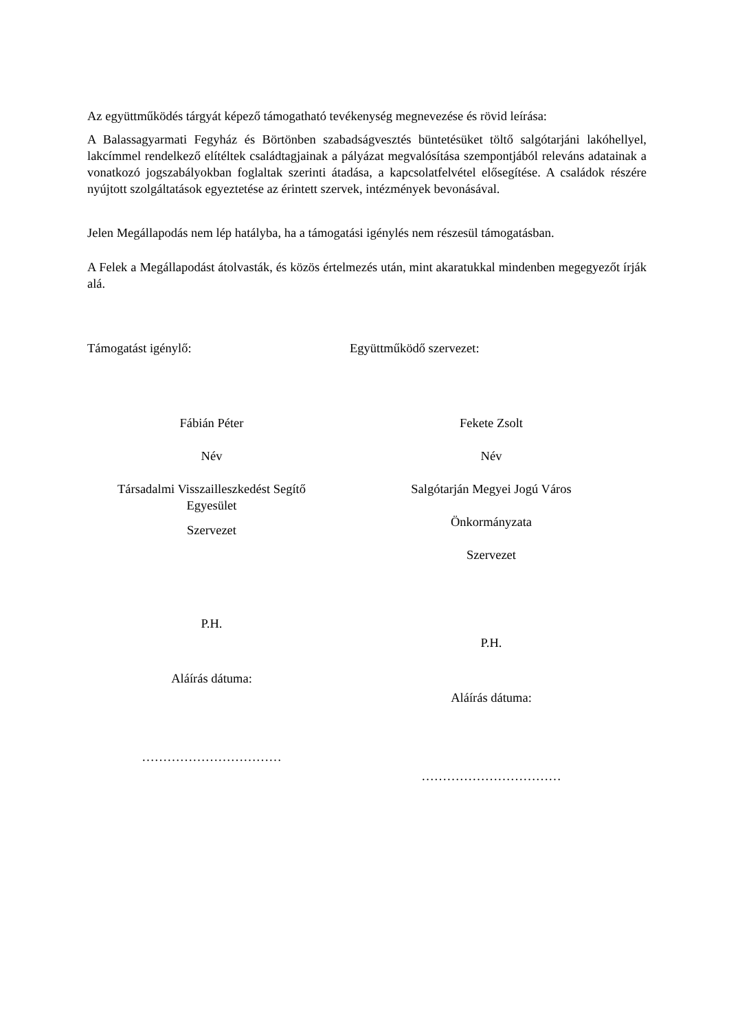Az együttműködés tárgyát képező támogatható tevékenység megnevezése és rövid leírása:
A Balassagyarmati Fegyház és Börtönben szabadságvesztés büntetésüket töltő salgótarjáni lakóhellyel, lakcímmel rendelkező elítéltek családtagjainak a pályázat megvalósítása szempontjából releváns adatainak a vonatkozó jogszabályokban foglaltak szerinti átadása, a kapcsolatfelvétel elősegítése. A családok részére nyújtott szolgáltatások egyeztetése az érintett szervek, intézmények bevonásával.
Jelen Megállapodás nem lép hatályba, ha a támogatási igénylés nem részesül támogatásban.
A Felek a Megállapodást átolvasták, és közös értelmezés után, mint akaratukkal mindenben megegyezőt írják alá.
Támogatást igénylő: Együttműködő szervezet:
Fábián Péter
Név
Társadalmi Visszailleszkedést Segítő
Egyesület
Szervezet
P.H.
Aláírás dátuma:
……………………………
Fekete Zsolt
Név
Salgótarján Megyei Jogú Város
Önkormányzata
Szervezet
P.H.
Aláírás dátuma:
……………………………